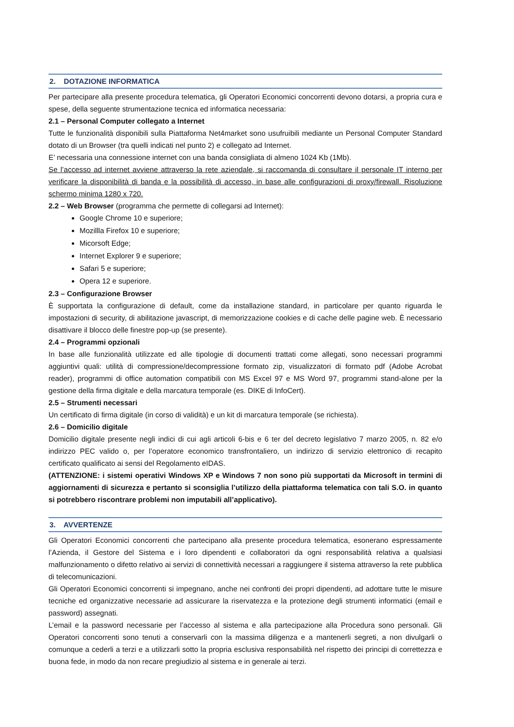2. DOTAZIONE INFORMATICA
Per partecipare alla presente procedura telematica, gli Operatori Economici concorrenti devono dotarsi, a propria cura e spese, della seguente strumentazione tecnica ed informatica necessaria:
2.1 – Personal Computer collegato a Internet
Tutte le funzionalità disponibili sulla Piattaforma Net4market sono usufruibili mediante un Personal Computer Standard dotato di un Browser (tra quelli indicati nel punto 2) e collegato ad Internet.
E’ necessaria una connessione internet con una banda consigliata di almeno 1024 Kb (1Mb).
Se l’accesso ad internet avviene attraverso la rete aziendale, si raccomanda di consultare il personale IT interno per verificare la disponibilità di banda e la possibilità di accesso, in base alle configurazioni di proxy/firewall. Risoluzione schermo minima 1280 x 720.
2.2 – Web Browser (programma che permette di collegarsi ad Internet):
Google Chrome 10 e superiore;
Mozillla Firefox 10 e superiore;
Micorsoft Edge;
Internet Explorer 9 e superiore;
Safari 5 e superiore;
Opera 12 e superiore.
2.3 – Configurazione Browser
È supportata la configurazione di default, come da installazione standard, in particolare per quanto riguarda le impostazioni di security, di abilitazione javascript, di memorizzazione cookies e di cache delle pagine web. È necessario disattivare il blocco delle finestre pop-up (se presente).
2.4 – Programmi opzionali
In base alle funzionalità utilizzate ed alle tipologie di documenti trattati come allegati, sono necessari programmi aggiuntivi quali: utilità di compressione/decompressione formato zip, visualizzatori di formato pdf (Adobe Acrobat reader), programmi di office automation compatibili con MS Excel 97 e MS Word 97, programmi stand-alone per la gestione della firma digitale e della marcatura temporale (es. DIKE di InfoCert).
2.5 – Strumenti necessari
Un certificato di firma digitale (in corso di validità) e un kit di marcatura temporale (se richiesta).
2.6 – Domicilio digitale
Domicilio digitale presente negli indici di cui agli articoli 6-bis e 6 ter del decreto legislativo 7 marzo 2005, n. 82 e/o indirizzo PEC valido o, per l’operatore economico transfrontaliero, un indirizzo di servizio elettronico di recapito certificato qualificato ai sensi del Regolamento eIDAS.
(ATTENZIONE: i sistemi operativi Windows XP e Windows 7 non sono più supportati da Microsoft in termini di aggiornamenti di sicurezza e pertanto si sconsiglia l’utilizzo della piattaforma telematica con tali S.O. in quanto si potrebbero riscontrare problemi non imputabili all’applicativo).
3. AVVERTENZE
Gli Operatori Economici concorrenti che partecipano alla presente procedura telematica, esonerano espressamente l’Azienda, il Gestore del Sistema e i loro dipendenti e collaboratori da ogni responsabilità relativa a qualsiasi malfunzionamento o difetto relativo ai servizi di connettività necessari a raggiungere il sistema attraverso la rete pubblica di telecomunicazioni.
Gli Operatori Economici concorrenti si impegnano, anche nei confronti dei propri dipendenti, ad adottare tutte le misure tecniche ed organizzative necessarie ad assicurare la riservatezza e la protezione degli strumenti informatici (email e password) assegnati.
L’email e la password necessarie per l’accesso al sistema e alla partecipazione alla Procedura sono personali. Gli Operatori concorrenti sono tenuti a conservarli con la massima diligenza e a mantenerli segreti, a non divulgarli o comunque a cederli a terzi e a utilizzarli sotto la propria esclusiva responsabilità nel rispetto dei principi di correttezza e buona fede, in modo da non recare pregiudizio al sistema e in generale ai terzi.